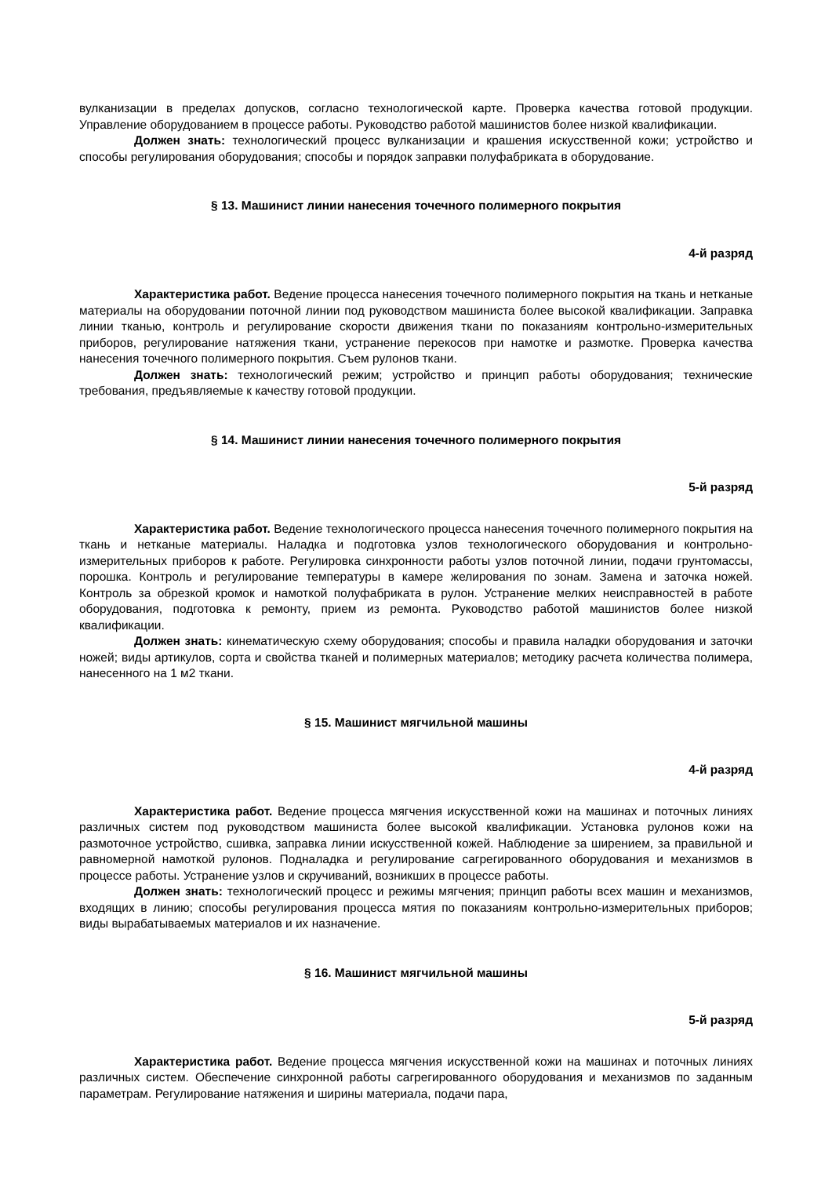вулканизации в пределах допусков, согласно технологической карте. Проверка качества готовой продукции. Управление оборудованием в процессе работы. Руководство работой машинистов более низкой квалификации.
Должен знать: технологический процесс вулканизации и крашения искусственной кожи; устройство и способы регулирования оборудования; способы и порядок заправки полуфабриката в оборудование.
§ 13. Машинист линии нанесения точечного полимерного покрытия
4-й разряд
Характеристика работ. Ведение процесса нанесения точечного полимерного покрытия на ткань и нетканые материалы на оборудовании поточной линии под руководством машиниста более высокой квалификации. Заправка линии тканью, контроль и регулирование скорости движения ткани по показаниям контрольно-измерительных приборов, регулирование натяжения ткани, устранение перекосов при намотке и размотке. Проверка качества нанесения точечного полимерного покрытия. Съем рулонов ткани.
Должен знать: технологический режим; устройство и принцип работы оборудования; технические требования, предъявляемые к качеству готовой продукции.
§ 14. Машинист линии нанесения точечного полимерного покрытия
5-й разряд
Характеристика работ. Ведение технологического процесса нанесения точечного полимерного покрытия на ткань и нетканые материалы. Наладка и подготовка узлов технологического оборудования и контрольно-измерительных приборов к работе. Регулировка синхронности работы узлов поточной линии, подачи грунтомассы, порошка. Контроль и регулирование температуры в камере желирования по зонам. Замена и заточка ножей. Контроль за обрезкой кромок и намоткой полуфабриката в рулон. Устранение мелких неисправностей в работе оборудования, подготовка к ремонту, прием из ремонта. Руководство работой машинистов более низкой квалификации.
Должен знать: кинематическую схему оборудования; способы и правила наладки оборудования и заточки ножей; виды артикулов, сорта и свойства тканей и полимерных материалов; методику расчета количества полимера, нанесенного на 1 м2 ткани.
§ 15. Машинист мягчильной машины
4-й разряд
Характеристика работ. Ведение процесса мягчения искусственной кожи на машинах и поточных линиях различных систем под руководством машиниста более высокой квалификации. Установка рулонов кожи на размоточное устройство, сшивка, заправка линии искусственной кожей. Наблюдение за ширением, за правильной и равномерной намоткой рулонов. Подналадка и регулирование сагрегированного оборудования и механизмов в процессе работы. Устранение узлов и скручиваний, возникших в процессе работы.
Должен знать: технологический процесс и режимы мягчения; принцип работы всех машин и механизмов, входящих в линию; способы регулирования процесса мятия по показаниям контрольно-измерительных приборов; виды вырабатываемых материалов и их назначение.
§ 16. Машинист мягчильной машины
5-й разряд
Характеристика работ. Ведение процесса мягчения искусственной кожи на машинах и поточных линиях различных систем. Обеспечение синхронной работы сагрегированного оборудования и механизмов по заданным параметрам. Регулирование натяжения и ширины материала, подачи пара,